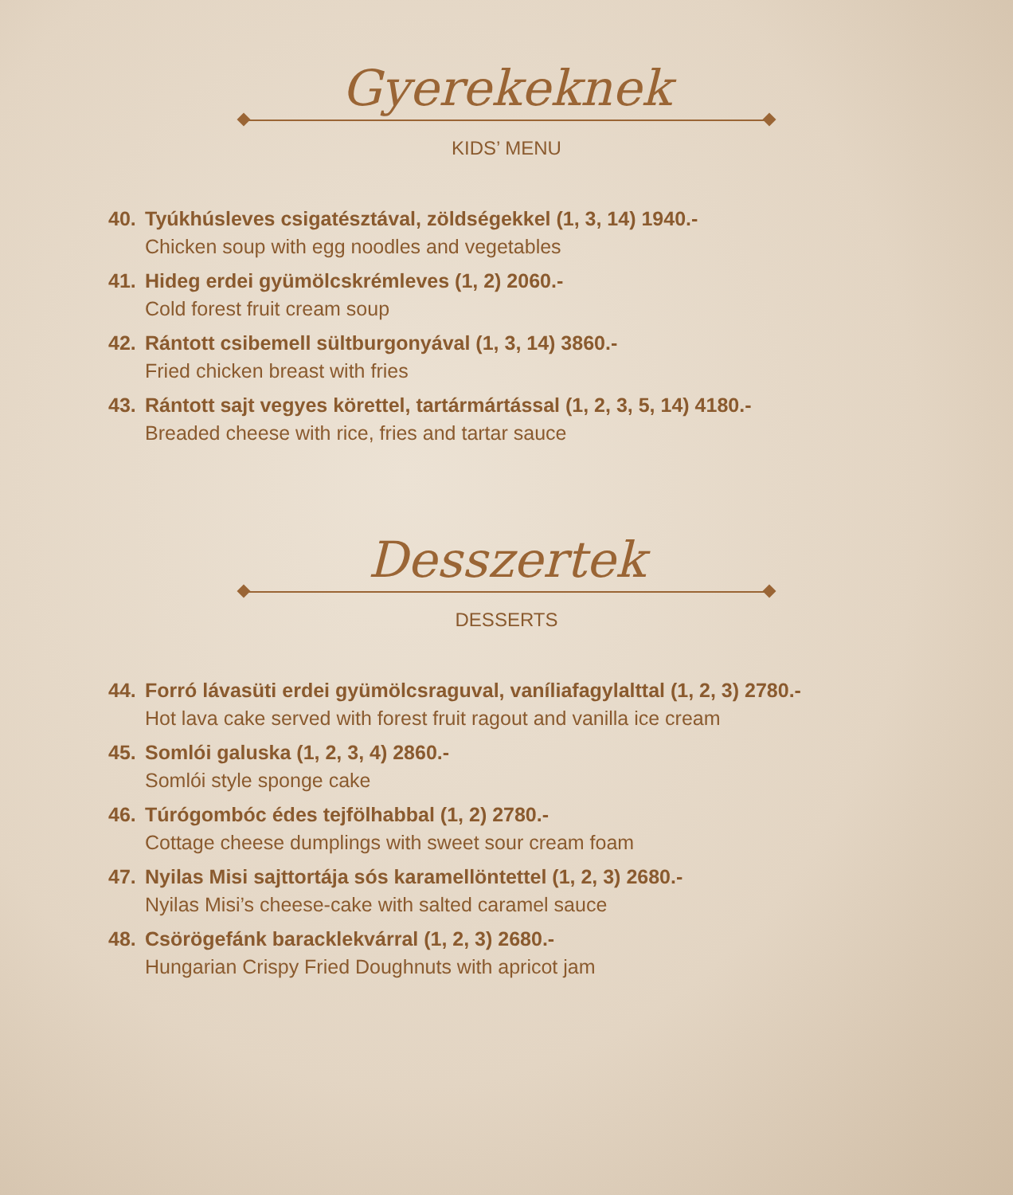Gyerekeknek
KIDS’ MENU
40. Tyúkhúsleves csigatésztával, zöldségekkel (1, 3, 14) 1940.-
Chicken soup with egg noodles and vegetables
41. Hideg erdei gyümölcskrémleves (1, 2) 2060.-
Cold forest fruit cream soup
42. Rántott csibemell sültburgonyával (1, 3, 14) 3860.-
Fried chicken breast with fries
43. Rántott sajt vegyes körettel, tartármártással (1, 2, 3, 5, 14) 4180.-
Breaded cheese with rice, fries and tartar sauce
Desszertek
DESSERTS
44. Forró lávasüti erdei gyümölcsraguval, vaníliafagylalttal (1, 2, 3) 2780.-
Hot lava cake served with forest fruit ragout and vanilla ice cream
45. Somlói galuska (1, 2, 3, 4) 2860.-
Somlói style sponge cake
46. Túrógombóc édes tejfölhabbal (1, 2) 2780.-
Cottage cheese dumplings with sweet sour cream foam
47. Nyilas Misi sajttortája sós karamellöntettel (1, 2, 3) 2680.-
Nyilas Misi’s cheese-cake with salted caramel sauce
48. Csörögefánk baracklekvárral (1, 2, 3) 2680.-
Hungarian Crispy Fried Doughnuts with apricot jam